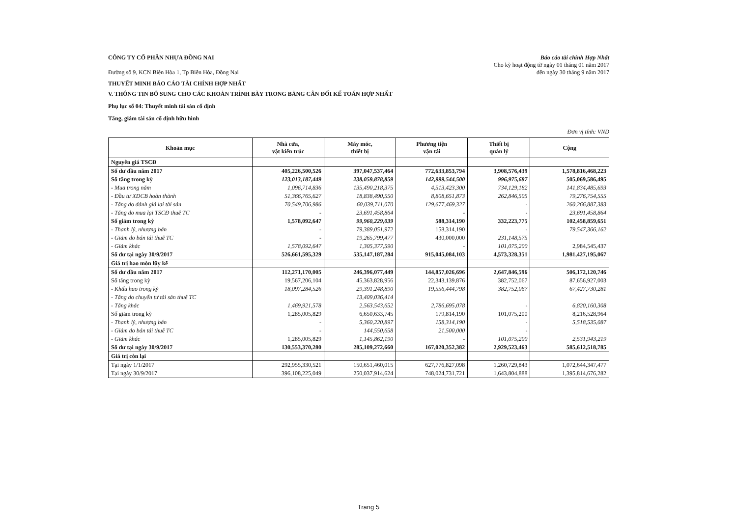CÔNG TY CỔ PHẦN NHỰA ĐỒNG NAI
Đường số 9, KCN Biên Hòa 1, Tp Biên Hòa, Đồng Nai
Báo cáo tài chính Hợp Nhất
Cho kỳ hoạt động từ ngày 01 tháng 01 năm 2017
đến ngày 30 tháng 9 năm 2017
THUYẾT MINH BÁO CÁO TÀI CHÍNH HỢP NHẤT
V. THÔNG TIN BỔ SUNG CHO CÁC KHOẢN TRÌNH BÀY TRONG BẢNG CÂN ĐỐI KẾ TOÁN HỢP NHẤT
Phụ lục số 04: Thuyết minh tài sản cố định
Tăng, giảm tài sản cố định hữu hình
Đơn vị tính: VND
| Khoản mục | Nhà cửa, vật kiến trúc | Máy móc, thiết bị | Phương tiện vận tải | Thiết bị quản lý | Cộng |
| --- | --- | --- | --- | --- | --- |
| Nguyên giá TSCĐ | | | | | |
| Số dư đầu năm 2017 | 405,226,500,526 | 397,047,537,464 | 772,633,853,794 | 3,908,576,439 | 1,578,816,468,223 |
| Số tăng trong kỳ | 123,013,187,449 | 238,059,878,859 | 142,999,544,500 | 996,975,687 | 505,069,586,495 |
| - Mua trong năm | 1,096,714,836 | 135,490,218,375 | 4,513,423,300 | 734,129,182 | 141,834,485,693 |
| - Đầu tư XDCB hoàn thành | 51,366,765,627 | 18,838,490,550 | 8,808,651,873 | 262,846,505 | 79,276,754,555 |
| - Tăng do đánh giá lại tài sản | 70,549,706,986 | 60,039,711,070 | 129,677,469,327 | - | 260,266,887,383 |
| - Tăng do mua lại TSCĐ thuê TC | - | 23,691,458,864 | - | - | 23,691,458,864 |
| Số giảm trong kỳ | 1,578,092,647 | 99,960,229,039 | 588,314,190 | 332,223,775 | 102,458,859,651 |
| - Thanh lý, nhượng bán | - | 79,389,051,972 | 158,314,190 | - | 79,547,366,162 |
| - Giảm do bán tái thuê TC | - | 19,265,799,477 | 430,000,000 | 231,148,575 | |
| - Giảm khác | 1,578,092,647 | 1,305,377,590 | - | 101,075,200 | 2,984,545,437 |
| Số dư tại ngày 30/9/2017 | 526,661,595,329 | 535,147,187,284 | 915,045,084,103 | 4,573,328,351 | 1,981,427,195,067 |
| Giá trị hao mòn lũy kế | | | | | |
| Số dư đầu năm 2017 | 112,271,170,005 | 246,396,077,449 | 144,857,026,696 | 2,647,846,596 | 506,172,120,746 |
| Số tăng trong kỳ | 19,567,206,104 | 45,363,828,956 | 22,343,139,876 | 382,752,067 | 87,656,927,003 |
| - Khấu hao trong kỳ | 18,097,284,526 | 29,391,248,890 | 19,556,444,798 | 382,752,067 | 67,427,730,281 |
| - Tăng do chuyển tư tài sản thuê TC | | 13,409,036,414 | | | |
| - Tăng khác | 1,469,921,578 | 2,563,543,652 | 2,786,695,078 | - | 6,820,160,308 |
| Số giảm trong kỳ | 1,285,005,829 | 6,650,633,745 | 179,814,190 | 101,075,200 | 8,216,528,964 |
| - Thanh lý, nhượng bán | - | 5,360,220,897 | 158,314,190 | - | 5,518,535,087 |
| - Giảm do bán tái thuê TC | - | 144,550,658 | 21,500,000 | - | |
| - Giảm khác | 1,285,005,829 | 1,145,862,190 | - | 101,075,200 | 2,531,943,219 |
| Số dư tại ngày 30/9/2017 | 130,553,370,280 | 285,109,272,660 | 167,020,352,382 | 2,929,523,463 | 585,612,518,785 |
| Giá trị còn lại | | | | | |
| Tại ngày 1/1/2017 | 292,955,330,521 | 150,651,460,015 | 627,776,827,098 | 1,260,729,843 | 1,072,644,347,477 |
| Tại ngày 30/9/2017 | 396,108,225,049 | 250,037,914,624 | 748,024,731,721 | 1,643,804,888 | 1,395,814,676,282 |
Trang 5